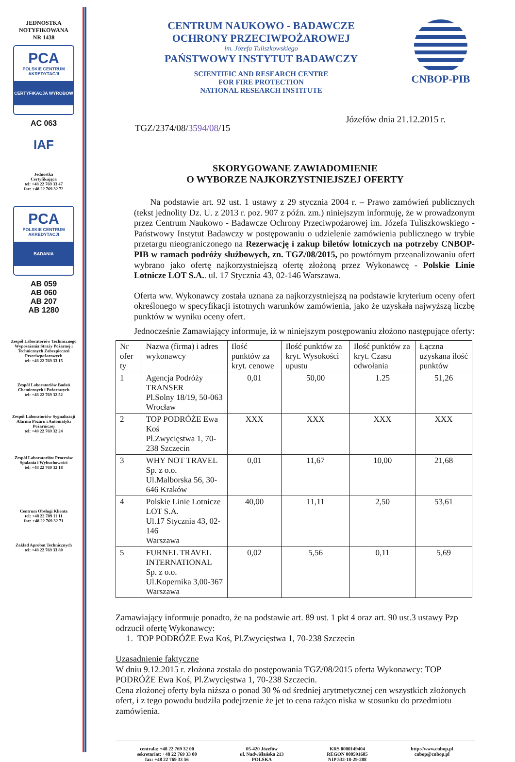JEDNOSTKA
NOTYFIKOWANA
NR 1438
PCA
POLSKIE CENTRUM AKREDYTACJI
CERTYFIKACJA WYROBÓW
AC 063
IAF
Jednostka
Certyfikująca
tel: +48 22 769 33 47
fax: +48 22 769 32 72
PCA
POLSKIE CENTRUM AKREDYTACJI
BADANIA
AB 059
AB 060
AB 207
AB 1280
Zespół Laboratoriów Technicznego Wyposażenia Straży Pożarnej i Technicznych Zabezpieczeń Przeciwpożarowych
tel: +48 22 769 33 15
Zespół Laboratoriów Badań Chemicznych i Pożarowych
tel: +48 22 769 32 52
Zespół Laboratoriów Sygnalizacji Alarmu Pożaru i Automatyki Pożarniczej
tel: +48 22 769 32 24
Zespół Laboratoriów Procesów Spalania i Wybuchowości
tel: +48 22 769 32 18
Centrum Obsługi Klienta
tel: +48 22 789 11 11
fax: +48 22 769 32 71
Zakład Aprobat Technicznych
tel: +48 22 769 33 80
CENTRUM NAUKOWO - BADAWCZE
OCHRONY PRZECIWPOŻAROWEJ
im. Józefa Tuliszkowskiego
PAŃSTWOWY INSTYTUT BADAWCZY
SCIENTIFIC AND RESEARCH CENTRE
FOR FIRE PROTECTION
NATIONAL RESEARCH INSTITUTE
CNBOP-PIB
TGZ/2374/08/3594/08/15 Józefów dnia 21.12.2015 r.
SKORYGOWANE ZAWIADOMIENIE
O WYBORZE NAJKORZYSTNIEJSZEJ OFERTY
Na podstawie art. 92 ust. 1 ustawy z 29 stycznia 2004 r. – Prawo zamówień publicznych (tekst jednolity Dz. U. z 2013 r. poz. 907 z późn. zm.) niniejszym informuję, że w prowadzonym przez Centrum Naukowo - Badawcze Ochrony Przeciwpożarowej im. Józefa Tuliszkowskiego - Państwowy Instytut Badawczy w postępowaniu o udzielenie zamówienia publicznego w trybie przetargu nieograniczonego na Rezerwację i zakup biletów lotniczych na potrzeby CNBOP-PIB w ramach podróży służbowych, zn. TGZ/08/2015, po powtórnym przeanalizowaniu ofert wybrano jako ofertę najkorzystniejszą ofertę złożoną przez Wykonawcę - Polskie Linie Lotnicze LOT S.A.. ul. 17 Stycznia 43, 02-146 Warszawa.
Oferta ww. Wykonawcy została uznana za najkorzystniejszą na podstawie kryterium oceny ofert określonego w specyfikacji istotnych warunków zamówienia, jako że uzyskała najwyższą liczbę punktów w wyniku oceny ofert.
Jednocześnie Zamawiający informuje, iż w niniejszym postępowaniu złożono następujące oferty:
| Nr ofer ty | Nazwa (firma) i adres wykonawcy | Ilość punktów za kryt. cenowe | Ilość punktów za kryt. Wysokości upustu | Ilość punktów za kryt. Czasu odwołania | Łączna uzyskana ilość punktów |
| --- | --- | --- | --- | --- | --- |
| 1 | Agencja Podróży TRANSER Pl.Solny 18/19, 50-063 Wrocław | 0,01 | 50,00 | 1.25 | 51,26 |
| 2 | TOP PODRÓŻE Ewa Koś Pl.Zwycięstwa 1, 70-238 Szczecin | XXX | XXX | XXX | XXX |
| 3 | WHY NOT TRAVEL Sp. z o.o. Ul.Malborska 56, 30-646 Kraków | 0,01 | 11,67 | 10,00 | 21,68 |
| 4 | Polskie Linie Lotnicze LOT S.A. Ul.17 Stycznia 43, 02-146 Warszawa | 40,00 | 11,11 | 2,50 | 53,61 |
| 5 | FURNEL TRAVEL INTERNATIONAL Sp. z o.o. Ul.Kopernika 3,00-367 Warszawa | 0,02 | 5,56 | 0,11 | 5,69 |
Zamawiający informuje ponadto, że na podstawie art. 89 ust. 1 pkt 4 oraz art. 90 ust.3 ustawy Pzp odrzucił ofertę Wykonawcy:
1. TOP PODRÓŻE Ewa Koś, Pl.Zwycięstwa 1, 70-238 Szczecin
Uzasadnienie faktyczne
W dniu 9.12.2015 r. złożona została do postępowania TGZ/08/2015 oferta Wykonawcy: TOP PODRÓŻE Ewa Koś, Pl.Zwycięstwa 1, 70-238 Szczecin.
Cena złożonej oferty była niższa o ponad 30 % od średniej arytmetycznej cen wszystkich złożonych ofert, i z tego powodu budziła podejrzenie że jet to cena rażąco niska w stosunku do przedmiotu zamówienia.
centrala: +48 22 769 32 00
sekretariat: +48 22 769 33 00
fax: +48 22 769 33 56
05-420 Józefów
ul. Nadwiślańska 213
POLSKA
KRS 0000149404
REGON 000591685
NIP 532-18-29-288
http://www.cnbop.pl
cnbop@cnbop.pl